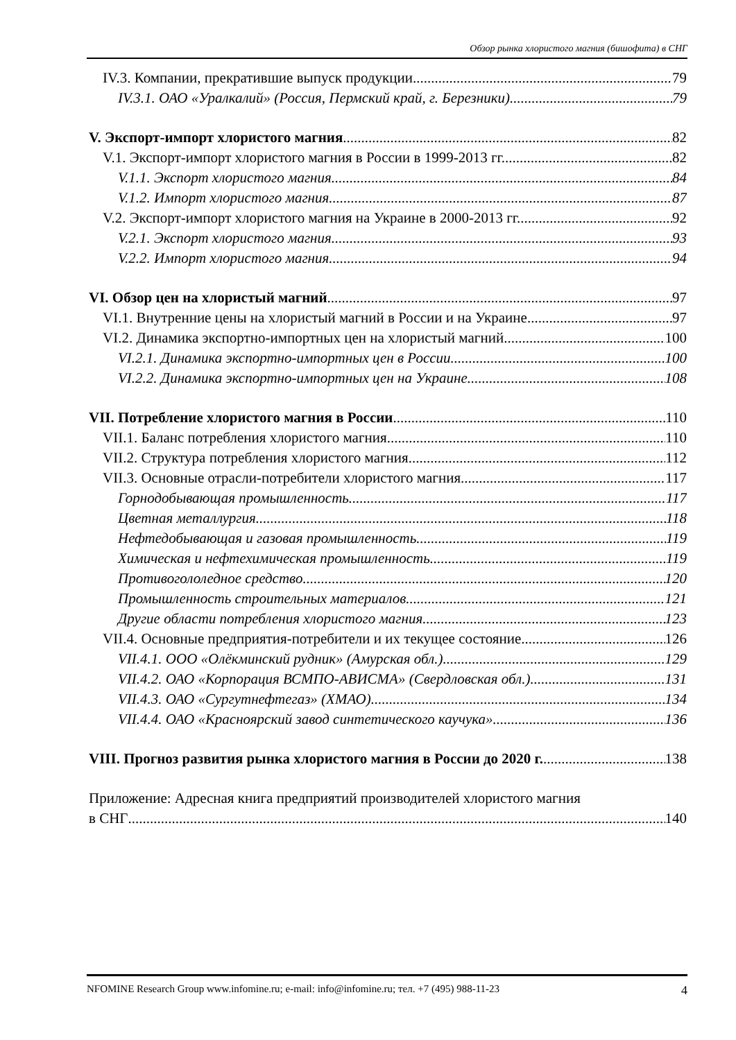Обзор рынка хлористого магния (бишофита) в СНГ
IV.3. Компании, прекратившие выпуск продукции 79
IV.3.1. ОАО «Уралкалий» (Россия, Пермский край, г. Березники) 79
V. Экспорт-импорт хлористого магния 82
V.1. Экспорт-импорт хлористого магния в России в 1999-2013 гг. 82
V.1.1. Экспорт хлористого магния 84
V.1.2. Импорт хлористого магния 87
V.2. Экспорт-импорт хлористого магния на Украине в 2000-2013 гг. 92
V.2.1. Экспорт хлористого магния 93
V.2.2. Импорт хлористого магния 94
VI. Обзор цен на хлористый магний 97
VI.1. Внутренние цены на хлористый магний в России и на Украине 97
VI.2. Динамика экспортно-импортных цен на хлористый магний 100
VI.2.1. Динамика экспортно-импортных цен в России 100
VI.2.2. Динамика экспортно-импортных цен на Украине 108
VII. Потребление хлористого магния в России 110
VII.1. Баланс потребления хлористого магния 110
VII.2. Структура потребления хлористого магния 112
VII.3. Основные отрасли-потребители хлористого магния 117
Горнодобывающая промышленность 117
Цветная металлургия 118
Нефтедобывающая и газовая промышленность 119
Химическая и нефтехимическая промышленность 119
Противогололедное средство 120
Промышленность строительных материалов 121
Другие области потребления хлористого магния 123
VII.4. Основные предприятия-потребители и их текущее состояние 126
VII.4.1. ООО «Олёкминский рудник» (Амурская обл.) 129
VII.4.2. ОАО «Корпорация ВСМПО-АВИСМА» (Свердловская обл.) 131
VII.4.3. ОАО «Сургутнефтегаз» (ХМАО) 134
VII.4.4. ОАО «Красноярский завод синтетического каучука» 136
VIII. Прогноз развития рынка хлористого магния в России до 2020 г. 138
Приложение: Адресная книга предприятий производителей хлористого магния
в СНГ 140
NFOMINE Research Group www.infomine.ru; e-mail: info@infomine.ru; тел. +7 (495) 988-11-23 4